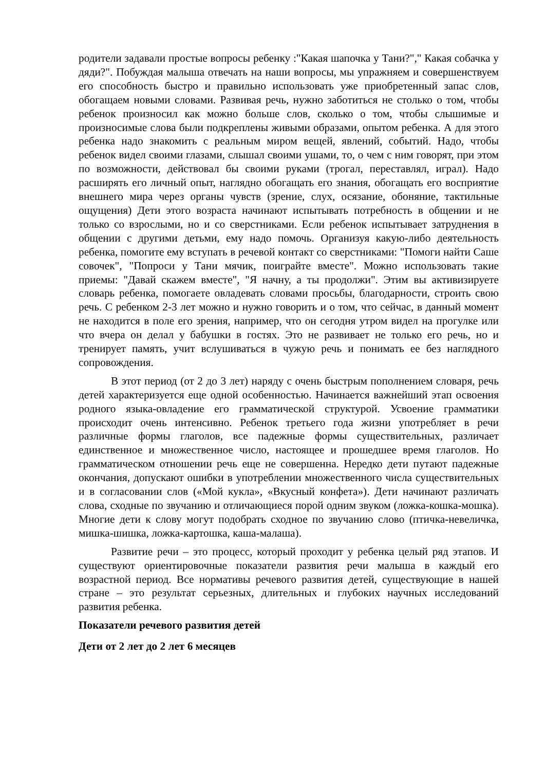родители задавали простые вопросы ребенку :"Какая шапочка у Тани?"," Какая собачка у дяди?". Побуждая малыша отвечать на наши вопросы, мы упражняем и совершенствуем его способность быстро и правильно использовать уже приобретенный запас слов, обогащаем новыми словами. Развивая речь, нужно заботиться не столько о том, чтобы ребенок произносил как можно больше слов, сколько о том, чтобы слышимые и произносимые слова были подкреплены живыми образами, опытом ребенка. А для этого ребенка надо знакомить с реальным миром вещей, явлений, событий. Надо, чтобы ребенок видел своими глазами, слышал своими ушами, то, о чем с ним говорят, при этом по возможности, действовал бы своими руками (трогал, переставлял, играл). Надо расширять его личный опыт, наглядно обогащать его знания, обогащать его восприятие внешнего мира через органы чувств (зрение, слух, осязание, обоняние, тактильные ощущения) Дети этого возраста начинают испытывать потребность в общении и не только со взрослыми, но и со сверстниками. Если ребенок испытывает затруднения в общении с другими детьми, ему надо помочь. Организуя какую-либо деятельность ребенка, помогите ему вступать в речевой контакт со сверстниками: "Помоги найти Саше совочек", "Попроси у Тани мячик, поиграйте вместе". Можно использовать такие приемы: "Давай скажем вместе", "Я начну, а ты продолжи". Этим вы активизируете словарь ребенка, помогаете овладевать словами просьбы, благодарности, строить свою речь. С ребенком 2-3 лет можно и нужно говорить и о том, что сейчас, в данный момент не находится в поле его зрения, например, что он сегодня утром видел на прогулке или что вчера он делал у бабушки в гостях. Это не развивает не только его речь, но и тренирует память, учит вслушиваться в чужую речь и понимать ее без наглядного сопровождения.
В этот период (от 2 до 3 лет) наряду с очень быстрым пополнением словаря, речь детей характеризуется еще одной особенностью. Начинается важнейший этап освоения родного языка-овладение его грамматической структурой. Усвоение грамматики происходит очень интенсивно. Ребенок третьего года жизни употребляет в речи различные формы глаголов, все падежные формы существительных, различает единственное и множественное число, настоящее и прошедшее время глаголов. Но грамматическом отношении речь еще не совершенна. Нередко дети путают падежные окончания, допускают ошибки в употреблении множественного числа существительных и в согласовании слов («Мой кукла», «Вкусный конфета»). Дети начинают различать слова, сходные по звучанию и отличающиеся порой одним звуком (ложка-кошка-мошка). Многие дети к слову могут подобрать сходное по звучанию слово (птичка-невеличка, мишка-шишка, ложка-картошка, каша-малаша).
Развитие речи – это процесс, который проходит у ребенка целый ряд этапов. И существуют ориентировочные показатели развития речи малыша в каждый его возрастной период. Все нормативы речевого развития детей, существующие в нашей стране – это результат серьезных, длительных и глубоких научных исследований развития ребенка.
Показатели речевого развития детей
Дети от 2 лет до 2 лет 6 месяцев